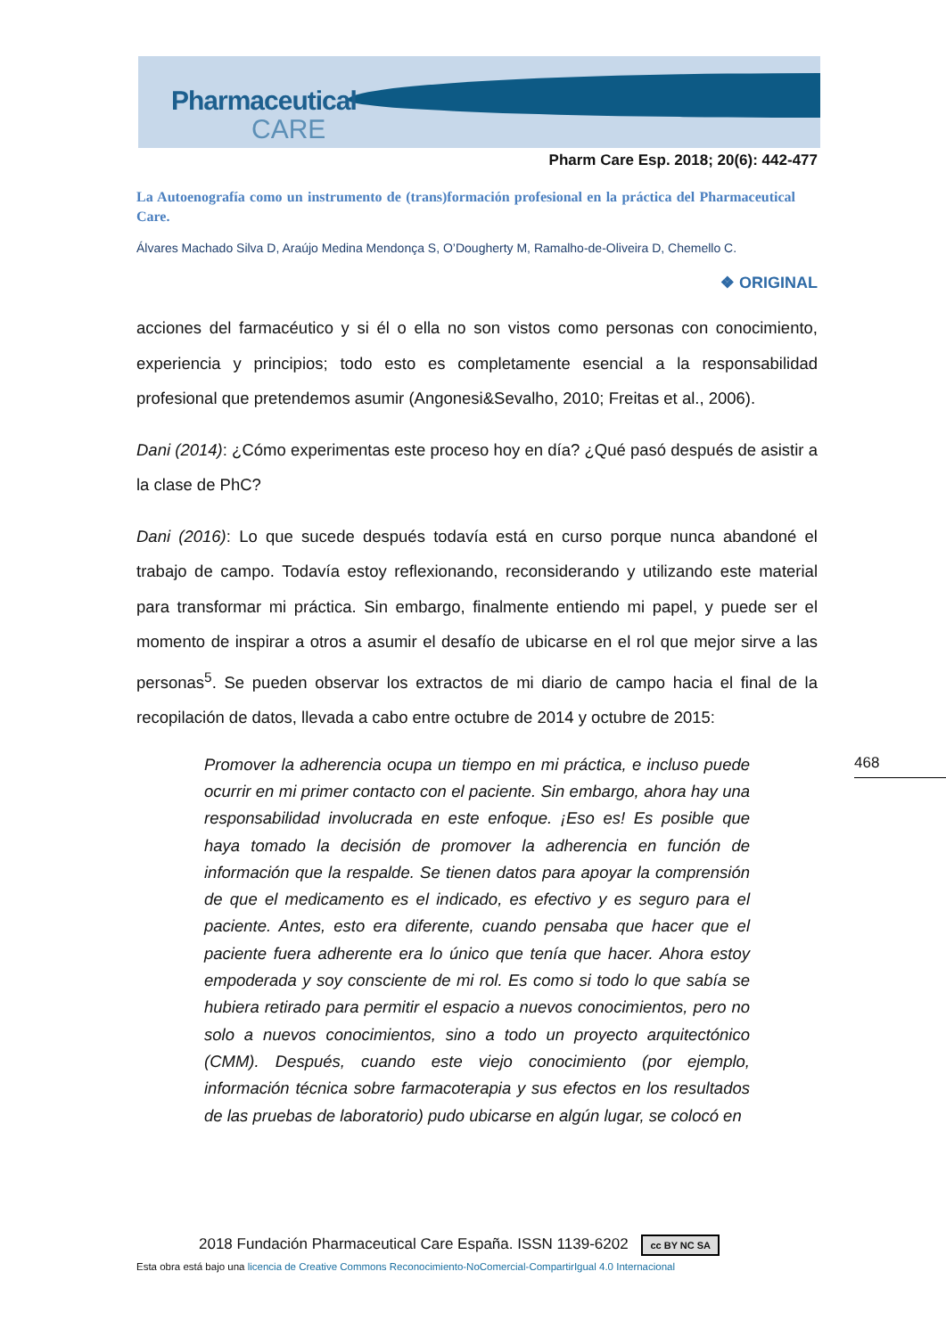Pharmaceutical
CARE
Pharm Care Esp. 2018; 20(6): 442-477
La Autoenografía como un instrumento de (trans)formación profesional en la práctica del Pharmaceutical Care.
Álvares Machado Silva D, Araújo Medina Mendonça S, O’Dougherty M, Ramalho-de-Oliveira D, Chemello C.
❖ ORIGINAL
acciones del farmacéutico y si él o ella no son vistos como personas con conocimiento, experiencia y principios; todo esto es completamente esencial a la responsabilidad profesional que pretendemos asumir (Angonesi&Sevalho, 2010; Freitas et al., 2006).
Dani (2014): ¿Cómo experimentas este proceso hoy en día? ¿Qué pasó después de asistir a la clase de PhC?
Dani (2016): Lo que sucede después todavía está en curso porque nunca abandoné el trabajo de campo. Todavía estoy reflexionando, reconsiderando y utilizando este material para transformar mi práctica. Sin embargo, finalmente entiendo mi papel, y puede ser el momento de inspirar a otros a asumir el desafío de ubicarse en el rol que mejor sirve a las personas<sup>5</sup>. Se pueden observar los extractos de mi diario de campo hacia el final de la recopilación de datos, llevada a cabo entre octubre de 2014 y octubre de 2015:
Promover la adherencia ocupa un tiempo en mi práctica, e incluso puede ocurrir en mi primer contacto con el paciente. Sin embargo, ahora hay una responsabilidad involucrada en este enfoque. ¡Eso es! Es posible que haya tomado la decisión de promover la adherencia en función de información que la respalde. Se tienen datos para apoyar la comprensión de que el medicamento es el indicado, es efectivo y es seguro para el paciente. Antes, esto era diferente, cuando pensaba que hacer que el paciente fuera adherente era lo único que tenía que hacer. Ahora estoy empoderada y soy consciente de mi rol. Es como si todo lo que sabía se hubiera retirado para permitir el espacio a nuevos conocimientos, pero no solo a nuevos conocimientos, sino a todo un proyecto arquitectónico (CMM). Después, cuando este viejo conocimiento (por ejemplo, información técnica sobre farmacoterapia y sus efectos en los resultados de las pruebas de laboratorio) pudo ubicarse en algún lugar, se colocó en
468
2018 Fundación Pharmaceutical Care España. ISSN 1139-6202 cc BY NC SA
Esta obra está bajo una licencia de Creative Commons Reconocimiento-NoComercial-CompartirIgual 4.0 Internacional